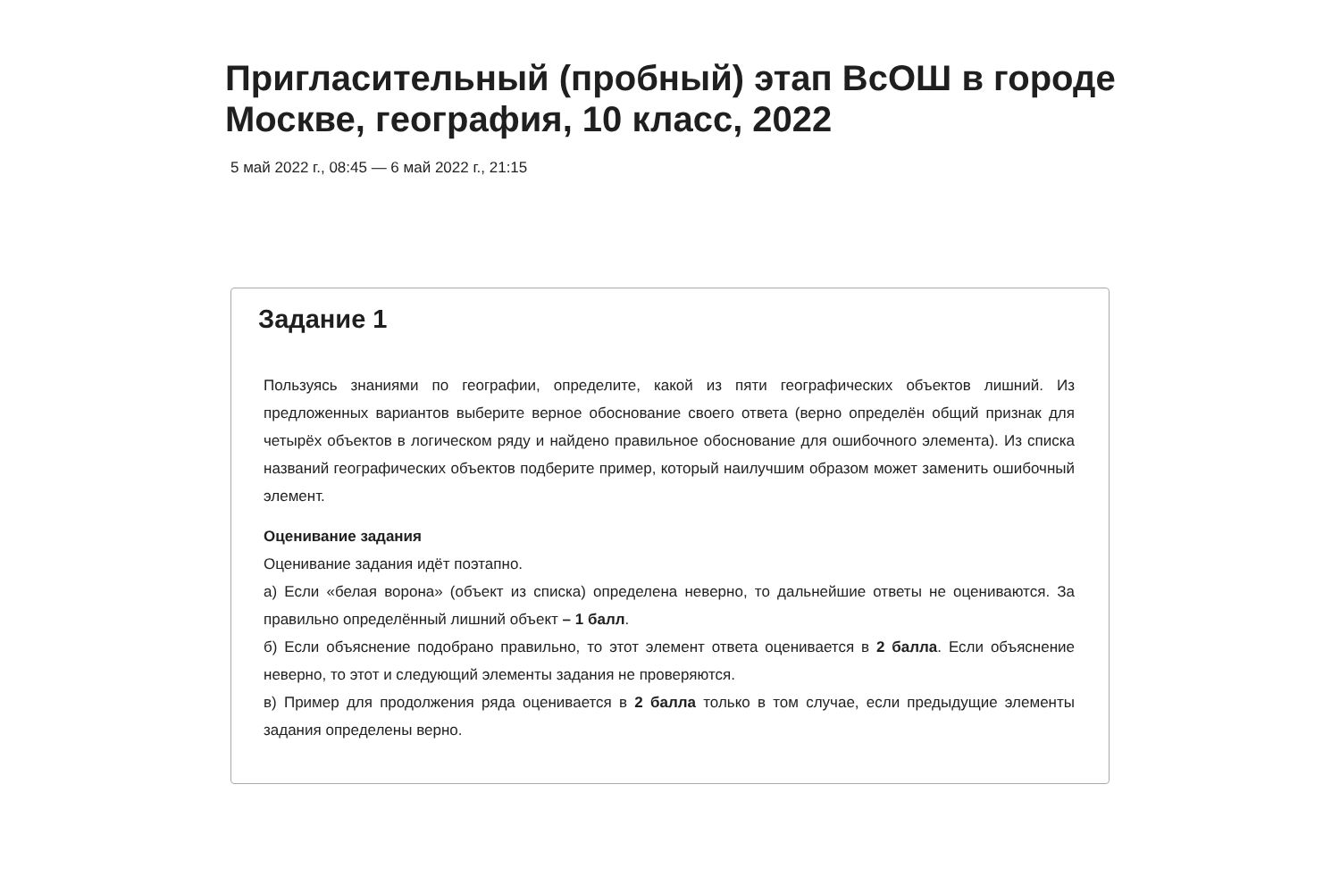Пригласительный (пробный) этап ВсОШ в городе Москве, география, 10 класс, 2022
5 май 2022 г., 08:45 — 6 май 2022 г., 21:15
Задание 1
Пользуясь знаниями по географии, определите, какой из пяти географических объектов лишний. Из предложенных вариантов выберите верное обоснование своего ответа (верно определён общий признак для четырёх объектов в логическом ряду и найдено правильное обоснование для ошибочного элемента). Из списка названий географических объектов подберите пример, который наилучшим образом может заменить ошибочный элемент.
Оценивание задания
Оценивание задания идёт поэтапно.
а) Если «белая ворона» (объект из списка) определена неверно, то дальнейшие ответы не оцениваются. За правильно определённый лишний объект – 1 балл.
б) Если объяснение подобрано правильно, то этот элемент ответа оценивается в 2 балла. Если объяснение неверно, то этот и следующий элементы задания не проверяются.
в) Пример для продолжения ряда оценивается в 2 балла только в том случае, если предыдущие элементы задания определены верно.